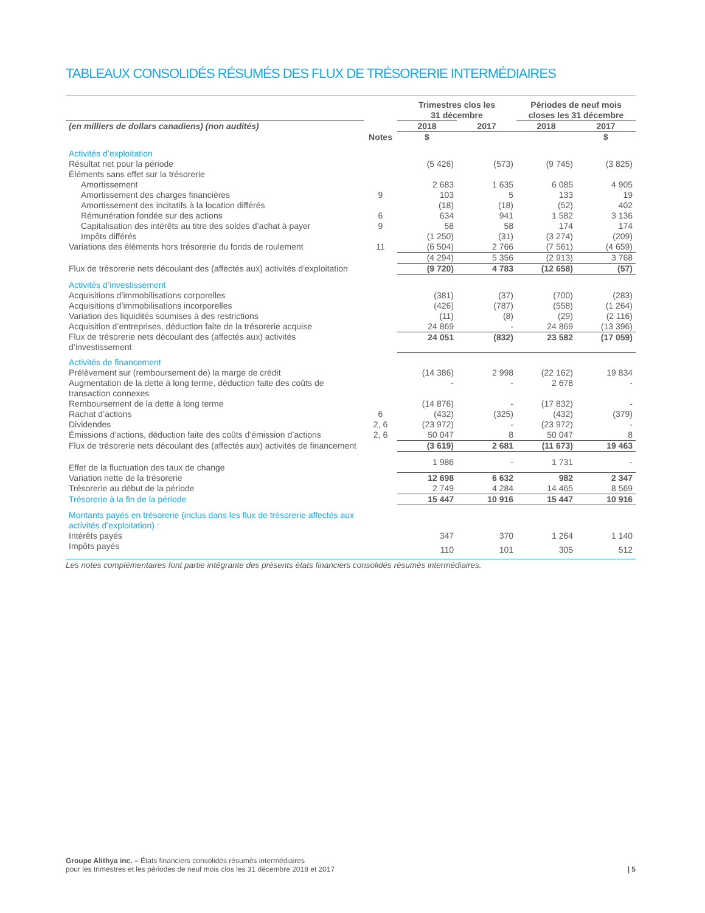TABLEAUX CONSOLIDÉS RÉSUMÉS DES FLUX DE TRÉSORERIE INTERMÉDIAIRES
| | | Trimestres clos les 31 décembre | | Périodes de neuf mois closes les 31 décembre | |
| --- | --- | --- | --- | --- | --- |
| (en milliers de dollars canadiens) (non audités) | | 2018 | 2017 | 2018 | 2017 |
| | Notes | $ | | | $ |
| Activités d’exploitation | | | | | |
| Résultat net pour la période | | (5 426) | (573) | (9 745) | (3 825) |
| Éléments sans effet sur la trésorerie | | | | | |
| Amortissement | | 2 683 | 1 635 | 6 085 | 4 905 |
| Amortissement des charges financières | 9 | 103 | 5 | 133 | 19 |
| Amortissement des incitatifs à la location différés | | (18) | (18) | (52) | 402 |
| Rémunération fondée sur des actions | 6 | 634 | 941 | 1 582 | 3 136 |
| Capitalisation des intérêts au titre des soldes d’achat à payer | 9 | 58 | 58 | 174 | 174 |
| Impôts différés | | (1 250) | (31) | (3 274) | (209) |
| Variations des éléments hors trésorerie du fonds de roulement | 11 | (6 504) | 2 766 | (7 561) | (4 659) |
| | | (4 294) | 5 356 | (2 913) | 3 768 |
| Flux de trésorerie nets découlant des (affectés aux) activités d’exploitation | | (9 720) | 4 783 | (12 658) | (57) |
| Activités d’investissement | | | | | |
| Acquisitions d’immobilisations corporelles | | (381) | (37) | (700) | (283) |
| Acquisitions d’immobilisations incorporelles | | (426) | (787) | (558) | (1 264) |
| Variation des liquidités soumises à des restrictions | | (11) | (8) | (29) | (2 116) |
| Acquisition d’entreprises, déduction faite de la trésorerie acquise | | 24 869 | - | 24 869 | (13 396) |
| Flux de trésorerie nets découlant des (affectés aux) activités d’investissement | | 24 051 | (832) | 23 582 | (17 059) |
| Activités de financement | | | | | |
| Prélèvement sur (remboursement de) la marge de crédit | | (14 386) | 2 998 | (22 162) | 19 834 |
| Augmentation de la dette à long terme, déduction faite des coûts de transaction connexes | | - | - | 2 678 | - |
| Remboursement de la dette à long terme | | (14 876) | - | (17 832) | - |
| Rachat d’actions | 6 | (432) | (325) | (432) | (379) |
| Dividendes | 2, 6 | (23 972) | - | (23 972) | - |
| Émissions d’actions, déduction faite des coûts d’émission d’actions | 2, 6 | 50 047 | 8 | 50 047 | 8 |
| Flux de trésorerie nets découlant des (affectés aux) activités de financement | | (3 619) | 2 681 | (11 673) | 19 463 |
| Effet de la fluctuation des taux de change | | 1 986 | - | 1 731 | - |
| Variation nette de la trésorerie | | 12 698 | 6 632 | 982 | 2 347 |
| Trésorerie au début de la période | | 2 749 | 4 284 | 14 465 | 8 569 |
| Trésorerie à la fin de la période | | 15 447 | 10 916 | 15 447 | 10 916 |
| Montants payés en trésorerie (inclus dans les flux de trésorerie affectés aux activités d’exploitation) : | | | | | |
| Intérêts payés | | 347 | 370 | 1 264 | 1 140 |
| Impôts payés | | 110 | 101 | 305 | 512 |
Les notes complémentaires font partie intégrante des présents états financiers consolidés résumés intermédiaires.
Groupe Alithya inc. – États financiers consolidés résumés intermédiaires
pour les trimestres et les périodes de neuf mois clos les 31 décembre 2018 et 2017
| 5